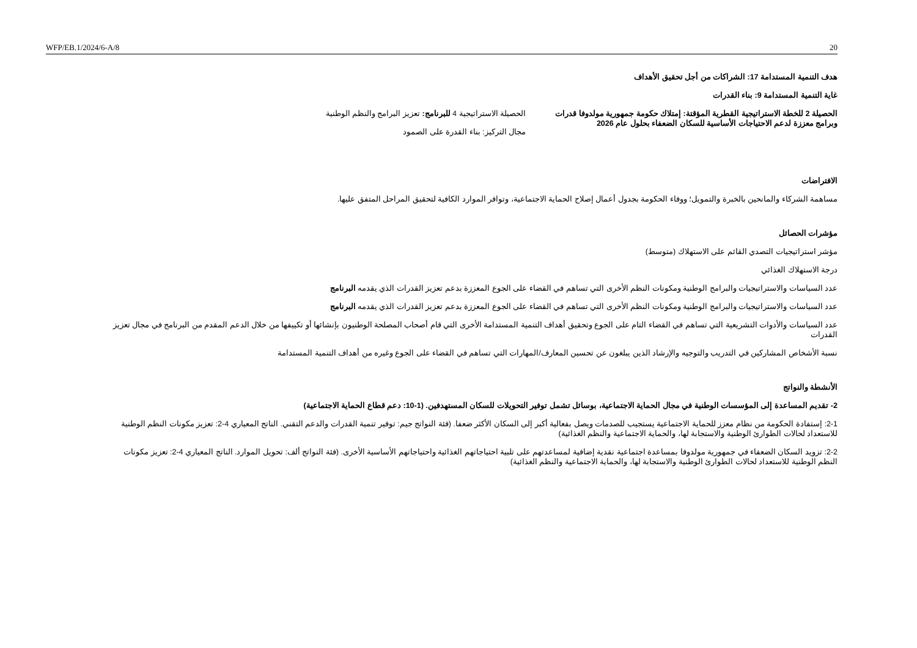WFP/EB.1/2024/6-A/8 20
هدف التنمية المستدامة 17: الشراكات من أجل تحقيق الأهداف
غاية التنمية المستدامة 9: بناء القدرات
الحصيلة 2 للخطة الاستراتيجية القطرية المؤقتة: إمتلاك حكومة جمهورية مولدوفا قدرات وبرامج معززة لدعم الاحتياجات الأساسية للسكان الضعفاء بحلول عام 2026
الحصيلة الاستراتيجية 4 للبرنامج: تعزيز البرامج والنظم الوطنية
مجال التركيز: بناء القدرة على الصمود
الافتراضات
مساهمة الشركاء والمانحين بالخبرة والتمويل؛ ووفاء الحكومة بجدول أعمال إصلاح الحماية الاجتماعية، وتوافر الموارد الكافية لتحقيق المراحل المتفق عليها.
مؤشرات الحصائل
مؤشر استراتيجيات التصدي القائم على الاستهلاك (متوسط)
درجة الاستهلاك الغذائي
عدد السياسات والاستراتيجيات والبرامج الوطنية ومكونات النظم الأخرى التي تساهم في القضاء على الجوع المعززة بدعم تعزيز القدرات الذي يقدمه البرنامج
عدد السياسات والاستراتيجيات والبرامج الوطنية ومكونات النظم الأخرى التي تساهم في القضاء على الجوع المعززة بدعم تعزيز القدرات الذي يقدمه البرنامج
عدد السياسات والأدوات التشريعية التي تساهم في القضاء التام على الجوع وتحقيق أهداف التنمية المستدامة الأخرى التي قام أصحاب المصلحة الوطنيون بإنشائها أو تكييفها من خلال الدعم المقدم من البرنامج في مجال تعزيز القدرات
نسبة الأشخاص المشاركين في التدريب والتوجيه والإرشاد الذين يبلغون عن تحسين المعارف/المهارات التي تساهم في القضاء على الجوع وغيره من أهداف التنمية المستدامة
الأنشطة والنواتج
2- تقديم المساعدة إلى المؤسسات الوطنية في مجال الحماية الاجتماعية، بوسائل تشمل توفير التحويلات للسكان المستهدفين. (1-10: دعم قطاع الحماية الاجتماعية)
2-1: إستفادة الحكومة من نظام معزز للحماية الاجتماعية يستجيب للصدمات ويصل بفعالية أكبر إلى السكان الأكثر ضعفا. (فئة النواتج جيم: توفير تنمية القدرات والدعم التقني. الناتج المعياري 4-2: تعزيز مكونات النظم الوطنية للاستعداد لحالات الطوارئ الوطنية والاستجابة لها، والحماية الاجتماعية والنظم الغذائية)
2-2: تزويد السكان الضعفاء في جمهورية مولدوفا بمساعدة اجتماعية نقدية إضافية لمساعدتهم على تلبية احتياجاتهم الغذائية واحتياجاتهم الأساسية الأخرى. (فئة النواتج ألف: تحويل الموارد. الناتج المعياري 4-2: تعزيز مكونات النظم الوطنية للاستعداد لحالات الطوارئ الوطنية والاستجابة لها، والحماية الاجتماعية والنظم الغذائية)